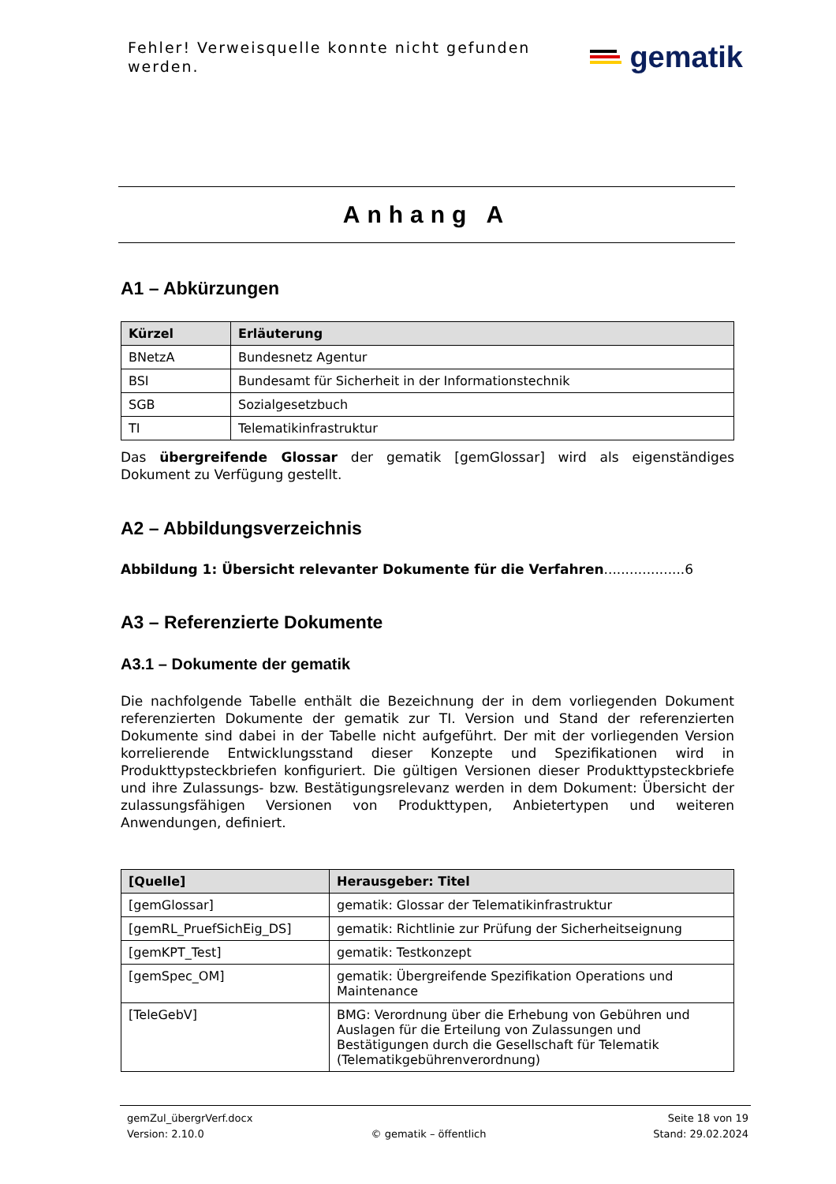Fehler! Verweisquelle konnte nicht gefunden werden.
gematik
Anhang A
A1 – Abkürzungen
| Kürzel | Erläuterung |
| --- | --- |
| BNetzA | Bundesnetz Agentur |
| BSI | Bundesamt für Sicherheit in der Informationstechnik |
| SGB | Sozialgesetzbuch |
| TI | Telematikinfrastruktur |
Das übergreifende Glossar der gematik [gemGlossar] wird als eigenständiges Dokument zu Verfügung gestellt.
A2 – Abbildungsverzeichnis
Abbildung 1: Übersicht relevanter Dokumente für die Verfahren...................6
A3 – Referenzierte Dokumente
A3.1 – Dokumente der gematik
Die nachfolgende Tabelle enthält die Bezeichnung der in dem vorliegenden Dokument referenzierten Dokumente der gematik zur TI. Version und Stand der referenzierten Dokumente sind dabei in der Tabelle nicht aufgeführt. Der mit der vorliegenden Version korrelierende Entwicklungsstand dieser Konzepte und Spezifikationen wird in Produkttypsteckbriefen konfiguriert. Die gültigen Versionen dieser Produkttypsteckbriefe und ihre Zulassungs- bzw. Bestätigungsrelevanz werden in dem Dokument: Übersicht der zulassungsfähigen Versionen von Produkttypen, Anbietertypen und weiteren Anwendungen, definiert.
| [Quelle] | Herausgeber: Titel |
| --- | --- |
| [gemGlossar] | gematik: Glossar der Telematikinfrastruktur |
| [gemRL_PruefSichEig_DS] | gematik: Richtlinie zur Prüfung der Sicherheitseignung |
| [gemKPT_Test] | gematik: Testkonzept |
| [gemSpec_OM] | gematik: Übergreifende Spezifikation Operations und Maintenance |
| [TeleGebV] | BMG: Verordnung über die Erhebung von Gebühren und Auslagen für die Erteilung von Zulassungen und Bestätigungen durch die Gesellschaft für Telematik (Telematikgebührenverordnung) |
gemZul_übergrVerf.docx Seite 18 von 19
Version: 2.10.0 © gematik – öffentlich Stand: 29.02.2024